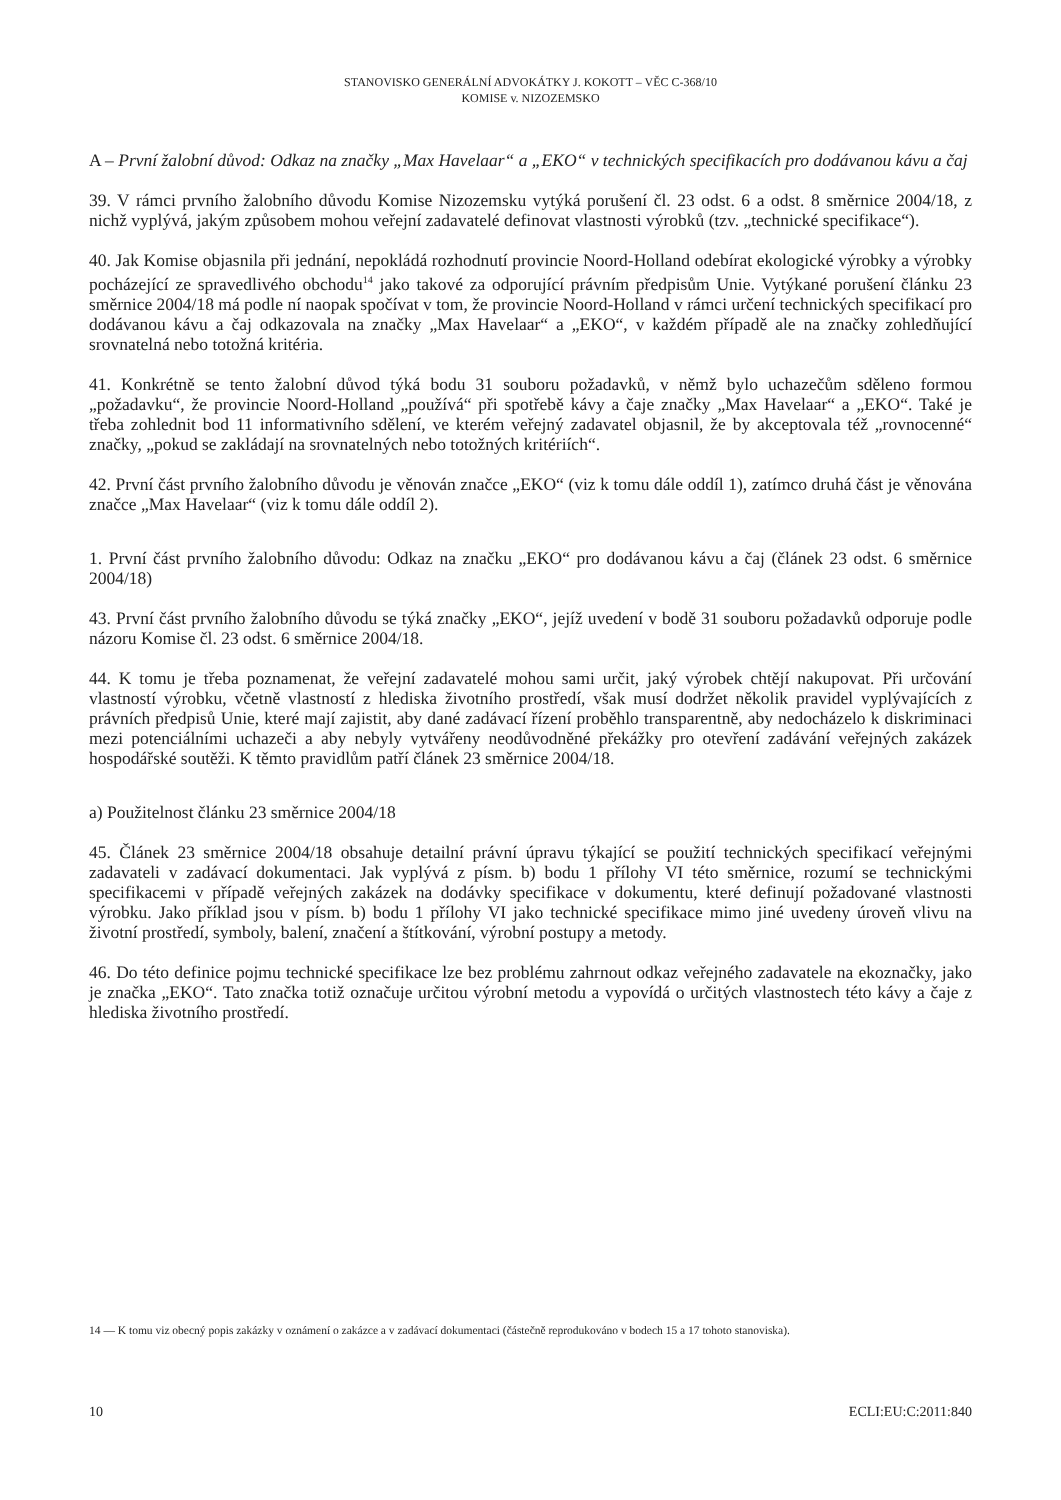STANOVISKO GENERÁLNÍ ADVOKÁTKY J. KOKOTT – VĚC C-368/10
KOMISE v. NIZOZEMSKO
A – První žalobní důvod: Odkaz na značky „Max Havelaar“ a „EKO“ v technických specifikacích pro dodávanou kávu a čaj
39. V rámci prvního žalobního důvodu Komise Nizozemsku vytýká porušení čl. 23 odst. 6 a odst. 8 směrnice 2004/18, z nichž vyplývá, jakým způsobem mohou veřejní zadavatelé definovat vlastnosti výrobků (tzv. „technické specifikace“).
40. Jak Komise objasnila při jednání, nepokládá rozhodnutí provincie Noord-Holland odebírat ekologické výrobky a výrobky pocházející ze spravedlivého obchodu<sup>14</sup> jako takové za odporující právním předpisům Unie. Vytýkané porušení článku 23 směrnice 2004/18 má podle ní naopak spočívat v tom, že provincie Noord-Holland v rámci určení technických specifikací pro dodávanou kávu a čaj odkazovala na značky „Max Havelaar“ a „EKO“, v každém případě ale na značky zohledňující srovnatelná nebo totožná kritéria.
41. Konkrétně se tento žalobní důvod týká bodu 31 souboru požadavků, v němž bylo uchazečům sděleno formou „požadavku“, že provincie Noord-Holland „používá“ při spotřebě kávy a čaje značky „Max Havelaar“ a „EKO“. Také je třeba zohlednit bod 11 informativního sdělení, ve kterém veřejný zadavatel objasnil, že by akceptovala též „rovnocenné“ značky, „pokud se zakládají na srovnatelných nebo totožných kritériích“.
42. První část prvního žalobního důvodu je věnován značce „EKO“ (viz k tomu dále oddíl 1), zatímco druhá část je věnována značce „Max Havelaar“ (viz k tomu dále oddíl 2).
1. První část prvního žalobního důvodu: Odkaz na značku „EKO“ pro dodávanou kávu a čaj (článek 23 odst. 6 směrnice 2004/18)
43. První část prvního žalobního důvodu se týká značky „EKO“, jejíž uvedení v bodě 31 souboru požadavků odporuje podle názoru Komise čl. 23 odst. 6 směrnice 2004/18.
44. K tomu je třeba poznamenat, že veřejní zadavatelé mohou sami určit, jaký výrobek chtějí nakupovat. Při určování vlastností výrobku, včetně vlastností z hlediska životního prostředí, však musí dodržet několik pravidel vyplývajících z právních předpisů Unie, které mají zajistit, aby dané zadávací řízení proběhlo transparentně, aby nedocházelo k diskriminaci mezi potenciálními uchazeči a aby nebyly vytvářeny neodůvodněné překážky pro otevření zadávání veřejných zakázek hospodářské soutěži. K těmto pravidlům patří článek 23 směrnice 2004/18.
a) Použitelnost článku 23 směrnice 2004/18
45. Článek 23 směrnice 2004/18 obsahuje detailní právní úpravu týkající se použití technických specifikací veřejnými zadavateli v zadávací dokumentaci. Jak vyplývá z písm. b) bodu 1 přílohy VI této směrnice, rozumí se technickými specifikacemi v případě veřejných zakázek na dodávky specifikace v dokumentu, které definují požadované vlastnosti výrobku. Jako příklad jsou v písm. b) bodu 1 přílohy VI jako technické specifikace mimo jiné uvedeny úroveň vlivu na životní prostředí, symboly, balení, značení a štítkování, výrobní postupy a metody.
46. Do této definice pojmu technické specifikace lze bez problému zahrnout odkaz veřejného zadavatele na ekoznačky, jako je značka „EKO“. Tato značka totiž označuje určitou výrobní metodu a vypovídá o určitých vlastnostech této kávy a čaje z hlediska životního prostředí.
14 — K tomu viz obecný popis zakázky v oznámení o zakázce a v zadávací dokumentaci (částečně reprodukováno v bodech 15 a 17 tohoto stanoviska).
10 ECLI:EU:C:2011:840